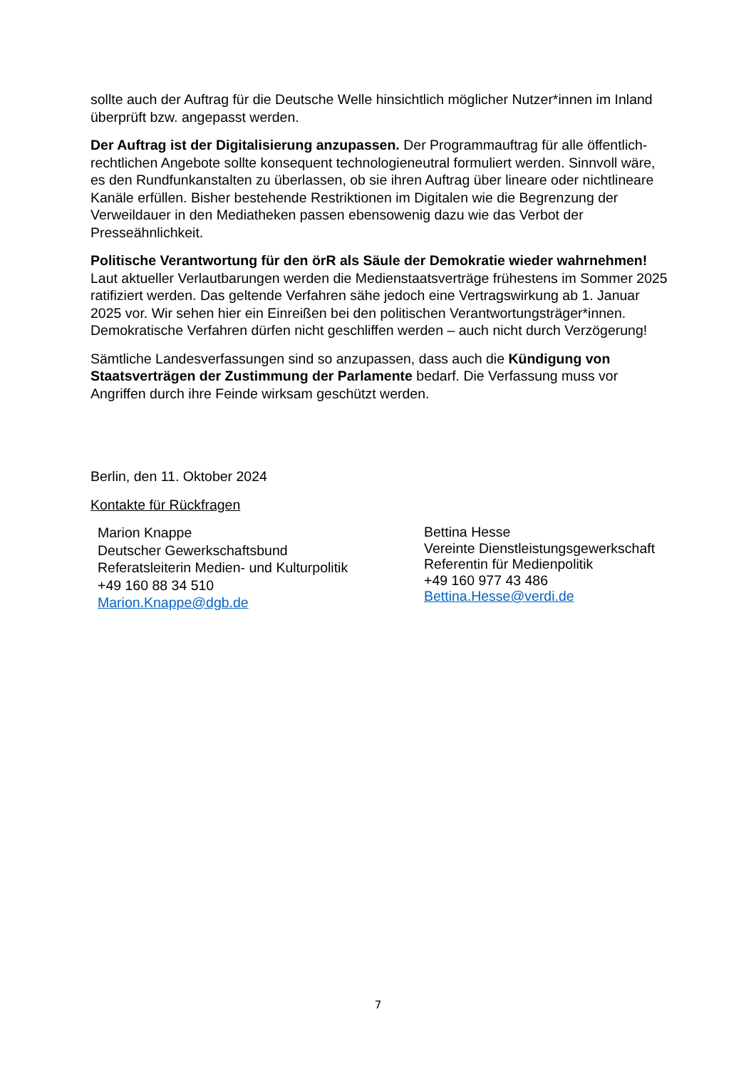sollte auch der Auftrag für die Deutsche Welle hinsichtlich möglicher Nutzer*innen im Inland überprüft bzw. angepasst werden.
Der Auftrag ist der Digitalisierung anzupassen. Der Programmauftrag für alle öffentlich-rechtlichen Angebote sollte konsequent technologieneutral formuliert werden. Sinnvoll wäre, es den Rundfunkanstalten zu überlassen, ob sie ihren Auftrag über lineare oder nichtlineare Kanäle erfüllen. Bisher bestehende Restriktionen im Digitalen wie die Begrenzung der Verweildauer in den Mediatheken passen ebensowenig dazu wie das Verbot der Presseähnlichkeit.
Politische Verantwortung für den örR als Säule der Demokratie wieder wahrnehmen!
Laut aktueller Verlautbarungen werden die Medienstaatsverträge frühestens im Sommer 2025 ratifiziert werden. Das geltende Verfahren sähe jedoch eine Vertragswirkung ab 1. Januar 2025 vor. Wir sehen hier ein Einreißen bei den politischen Verantwortungsträger*innen. Demokratische Verfahren dürfen nicht geschliffen werden – auch nicht durch Verzögerung!
Sämtliche Landesverfassungen sind so anzupassen, dass auch die Kündigung von Staatsverträgen der Zustimmung der Parlamente bedarf. Die Verfassung muss vor Angriffen durch ihre Feinde wirksam geschützt werden.
Berlin, den 11. Oktober 2024
Kontakte für Rückfragen
Marion Knappe
Deutscher Gewerkschaftsbund
Referatsleiterin Medien- und Kulturpolitik
+49 160 88 34 510
Marion.Knappe@dgb.de
Bettina Hesse
Vereinte Dienstleistungsgewerkschaft
Referentin für Medienpolitik
+49 160 977 43 486
Bettina.Hesse@verdi.de
7